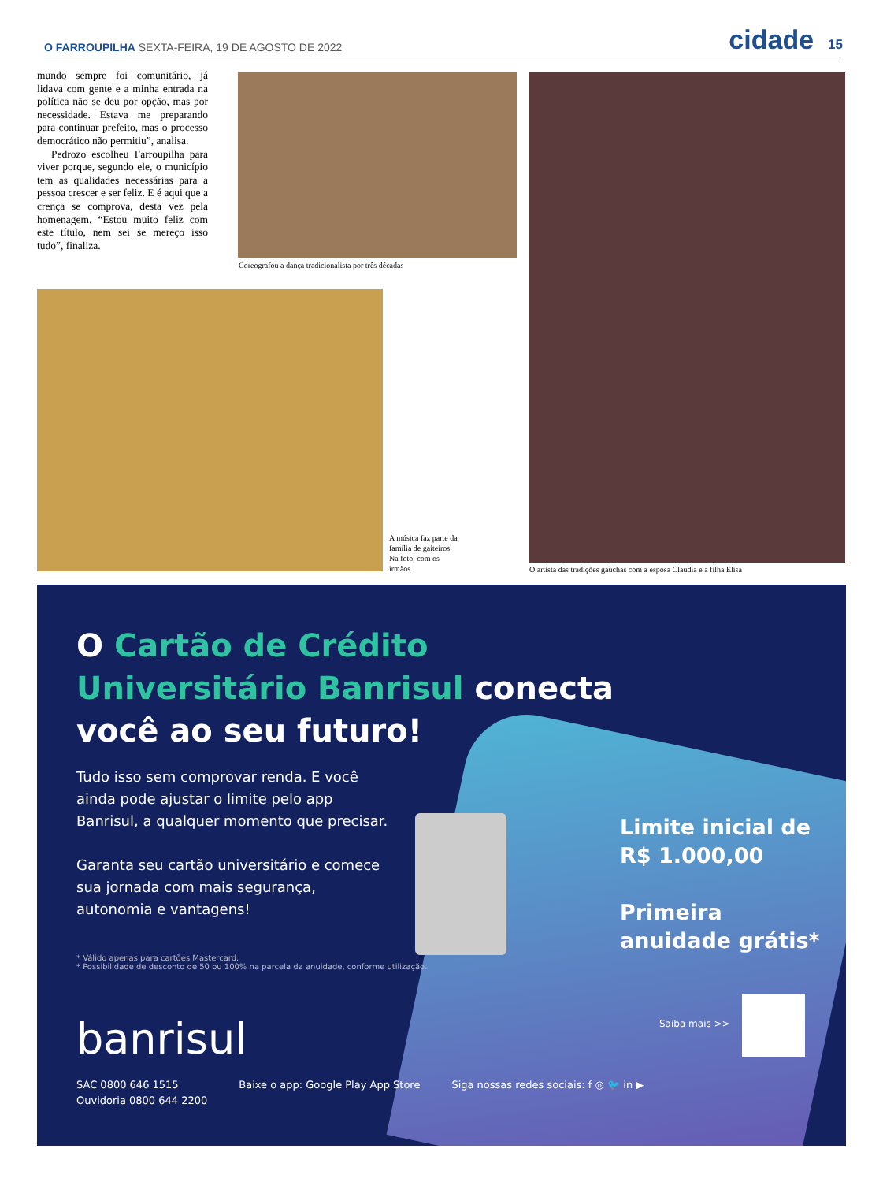O FARROUPILHA SEXTA-FEIRA, 19 DE AGOSTO DE 2022
cidade 15
mundo sempre foi comunitário, já lidava com gente e a minha entrada na política não se deu por opção, mas por necessidade. Estava me preparando para continuar prefeito, mas o processo democrático não permitiu”, analisa.
Pedrozo escolheu Farroupilha para viver porque, segundo ele, o município tem as qualidades necessárias para a pessoa crescer e ser feliz. E é aqui que a crença se comprova, desta vez pela homenagem. “Estou muito feliz com este título, nem sei se mereço isso tudo”, finaliza.
Coreografou a dança tradicionalista por três décadas
O artista das tradições gaúchas com a esposa Claudia e a filha Elisa
A música faz parte da família de gaiteiros. Na foto, com os irmãos
O Cartão de Crédito Universitário Banrisul conecta você ao seu futuro!
Tudo isso sem comprovar renda. E você ainda pode ajustar o limite pelo app Banrisul, a qualquer momento que precisar.
Garanta seu cartão universitário e comece sua jornada com mais segurança, autonomia e vantagens!
* Válido apenas para cartões Mastercard.
* Possibilidade de desconto de 50 ou 100% na parcela da anuidade, conforme utilização.
Limite inicial de
R$ 1.000,00
Primeira
anuidade grátis*
banrisul Saiba mais >>
SAC 0800 646 1515
Ouvidoria 0800 644 2200 Baixe o app: Google Play App Store Siga nossas redes sociais: f ◎ 🐦 in ▶